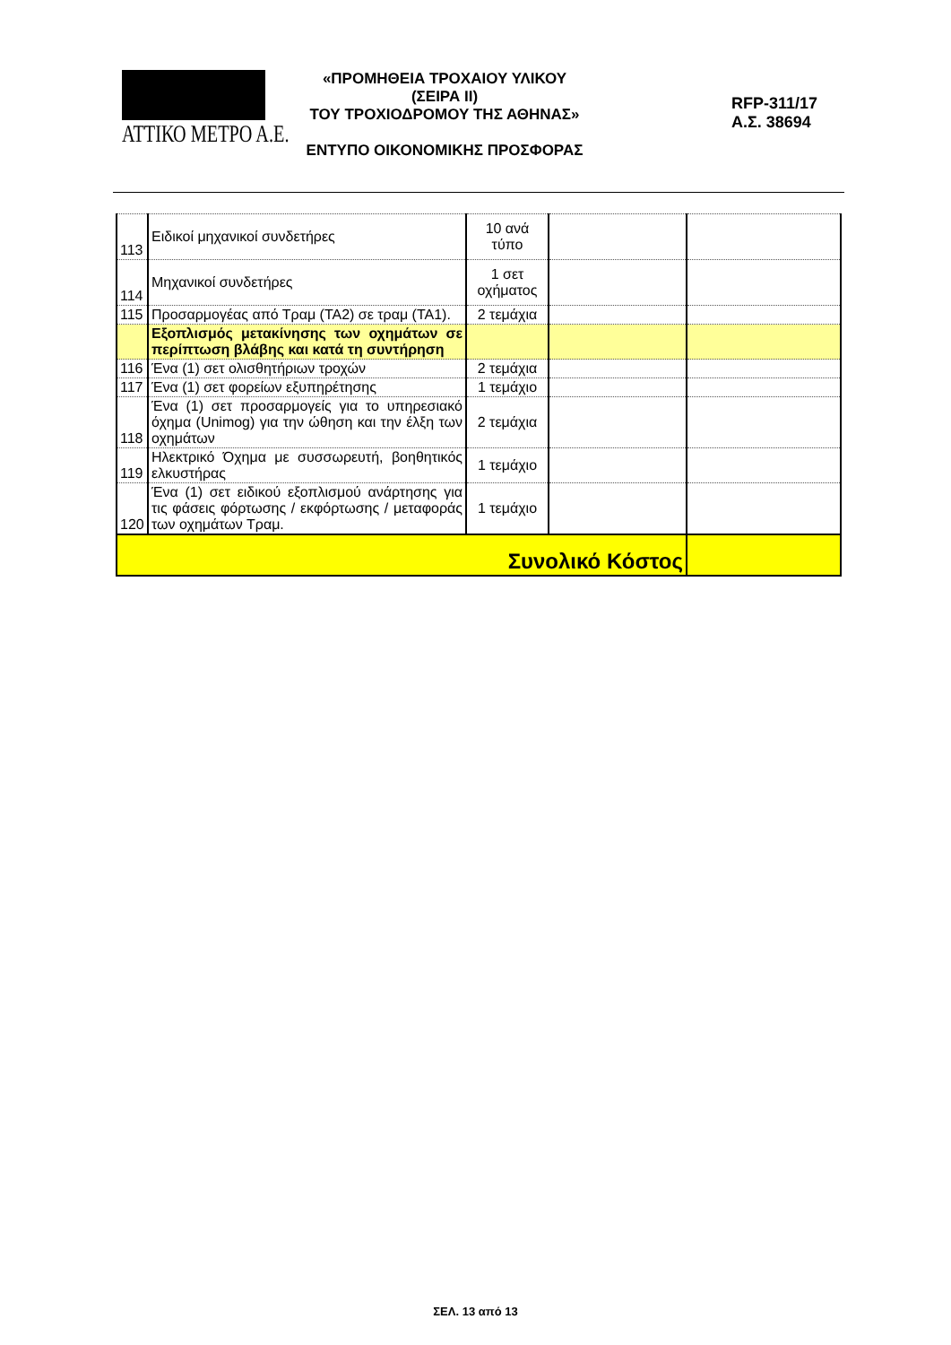ΑΤΤΙΚΟ ΜΕΤΡΟ Α.Ε.
«ΠΡΟΜΗΘΕΙΑ ΤΡΟΧΑΙΟΥ ΥΛΙΚΟΥ (ΣΕΙΡΑ ΙΙ)
ΤΟΥ ΤΡΟΧΙΟΔΡΟΜΟΥ ΤΗΣ ΑΘΗΝΑΣ»
ΕΝΤΥΠΟ ΟΙΚΟΝΟΜΙΚΗΣ ΠΡΟΣΦΟΡΑΣ
RFP-311/17
Α.Σ. 38694
| 113 | Ειδικοί μηχανικοί συνδετήρες | 10 ανά τύπο | | |
| 114 | Μηχανικοί συνδετήρες | 1 σετ οχήματος | | |
| 115 | Προσαρμογέας από Τραμ (ΤΑ2) σε τραμ (ΤΑ1). | 2 τεμάχια | | |
| | Εξοπλισμός μετακίνησης των οχημάτων σε περίπτωση βλάβης και κατά τη συντήρηση | | | |
| 116 | Ένα (1) σετ ολισθητήριων τροχών | 2 τεμάχια | | |
| 117 | Ένα (1) σετ φορείων εξυπηρέτησης | 1 τεμάχιο | | |
| 118 | Ένα (1) σετ προσαρμογείς για το υπηρεσιακό όχημα (Unimog) για την ώθηση και την έλξη των οχημάτων | 2 τεμάχια | | |
| 119 | Ηλεκτρικό Όχημα με συσσωρευτή, βοηθητικός ελκυστήρας | 1 τεμάχιο | | |
| 120 | Ένα (1) σετ ειδικού εξοπλισμού ανάρτησης για τις φάσεις φόρτωσης / εκφόρτωσης / μεταφοράς των οχημάτων Τραμ. | 1 τεμάχιο | | |
| Συνολικό Κόστος | | | | |
ΣΕΛ. 13 από 13